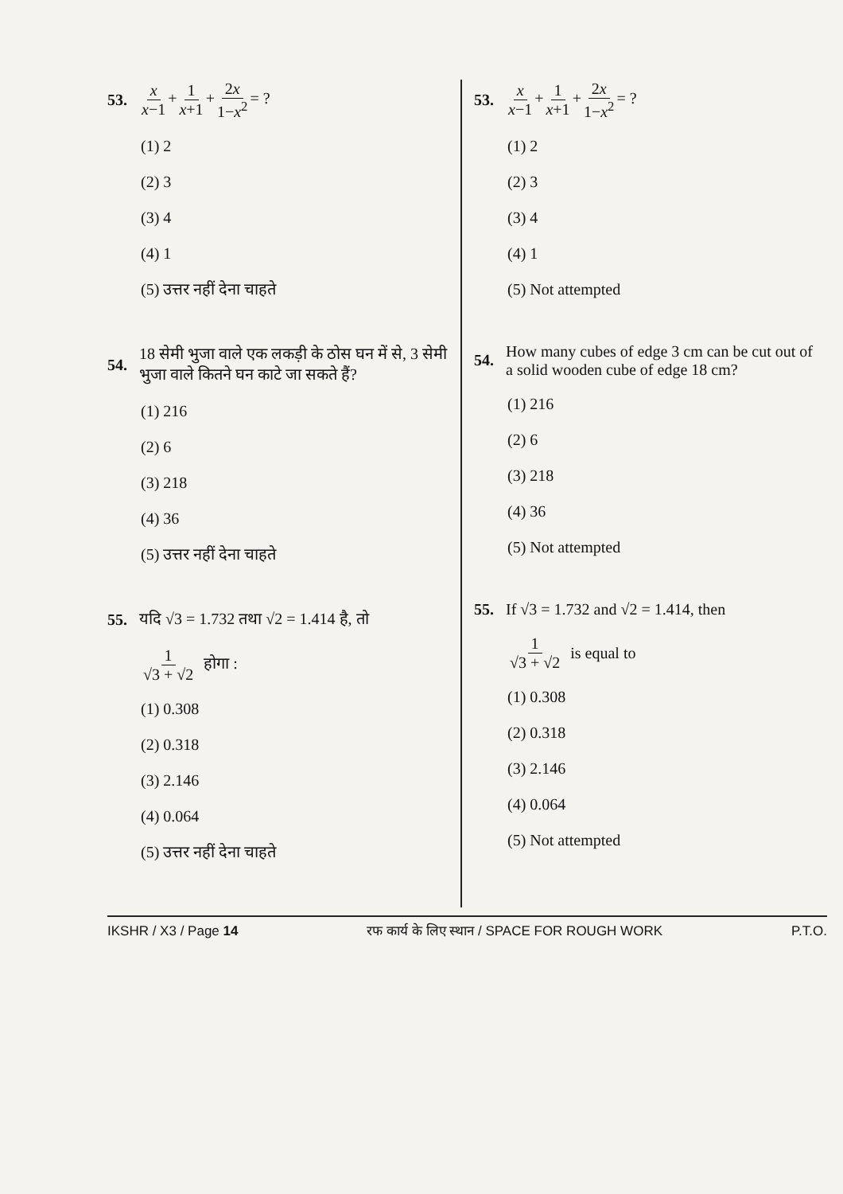53. x x−1 + 1 x+1 + 2x 1−x<sup>2</sup> = ?
(1) 2
(2) 3
(3) 4
(4) 1
(5) उत्तर नहीं देना चाहते
54. 18 सेमी भुजा वाले एक लकड़ी के ठोस घन में से, 3 सेमी भुजा वाले कितने घन काटे जा सकते हैं?
(1) 216
(2) 6
(3) 218
(4) 36
(5) उत्तर नहीं देना चाहते
55. यदि √3 = 1.732 तथा √2 = 1.414 है, तो
1 √3 + √2 होगा :
(1) 0.308
(2) 0.318
(3) 2.146
(4) 0.064
(5) उत्तर नहीं देना चाहते
53. x x−1 + 1 x+1 + 2x 1−x<sup>2</sup> = ?
(1) 2
(2) 3
(3) 4
(4) 1
(5) Not attempted
54. How many cubes of edge 3 cm can be cut out of a solid wooden cube of edge 18 cm?
(1) 216
(2) 6
(3) 218
(4) 36
(5) Not attempted
55. If √3 = 1.732 and √2 = 1.414, then
1 √3 + √2 is equal to
(1) 0.308
(2) 0.318
(3) 2.146
(4) 0.064
(5) Not attempted
IKSHR / X3 / Page 14 रफ कार्य के लिए स्थान / SPACE FOR ROUGH WORK P.T.O.